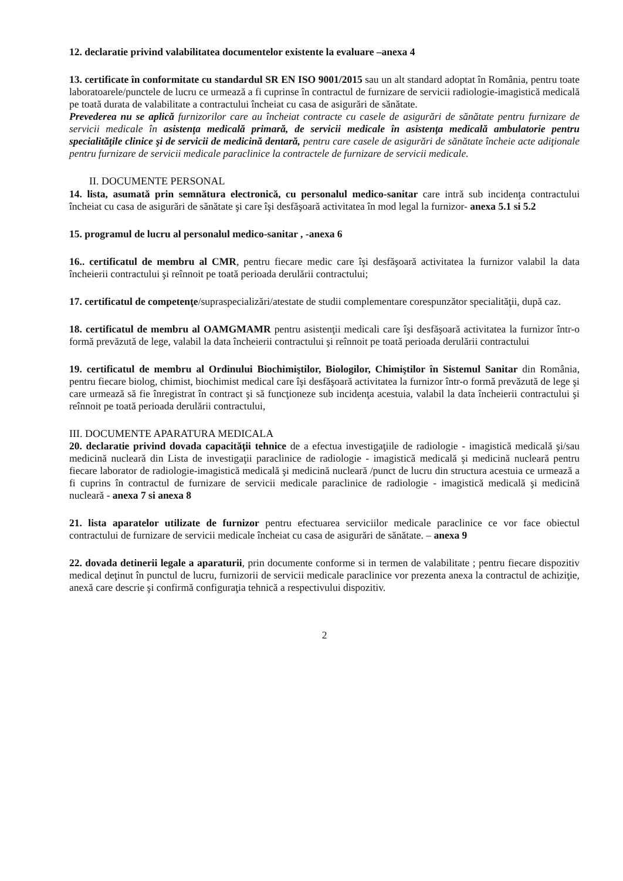12. declaratie privind valabilitatea documentelor existente la evaluare –anexa 4
13. certificate în conformitate cu standardul SR EN ISO 9001/2015 sau un alt standard adoptat în România, pentru toate laboratoarele/punctele de lucru ce urmează a fi cuprinse în contractul de furnizare de servicii radiologie-imagistică medicală pe toată durata de valabilitate a contractului încheiat cu casa de asigurări de sănătate.
Prevederea nu se aplică furnizorilor care au încheiat contracte cu casele de asigurări de sănătate pentru furnizare de servicii medicale în asistenţa medicală primară, de servicii medicale în asistenţa medicală ambulatorie pentru specialităţile clinice şi de servicii de medicină dentară, pentru care casele de asigurări de sănătate încheie acte adiţionale pentru furnizare de servicii medicale paraclinice la contractele de furnizare de servicii medicale.
II. DOCUMENTE PERSONAL
14. lista, asumată prin semnătura electronică, cu personalul medico-sanitar care intră sub incidenţa contractului încheiat cu casa de asigurări de sănătate şi care îşi desfăşoară activitatea în mod legal la furnizor- anexa 5.1 si 5.2
15. programul de lucru al personalul medico-sanitar , -anexa 6
16.. certificatul de membru al CMR, pentru fiecare medic care îşi desfăşoară activitatea la furnizor valabil la data încheierii contractului şi reînnoit pe toată perioada derulării contractului;
17. certificatul de competenţe/supraspecializări/atestate de studii complementare corespunzător specialităţii, după caz.
18. certificatul de membru al OAMGMAMR pentru asistenţii medicali care îşi desfăşoară activitatea la furnizor într-o formă prevăzută de lege, valabil la data încheierii contractului şi reînnoit pe toată perioada derulării contractului
19. certificatul de membru al Ordinului Biochimiştilor, Biologilor, Chimiştilor în Sistemul Sanitar din România, pentru fiecare biolog, chimist, biochimist medical care îşi desfăşoară activitatea la furnizor într-o formă prevăzută de lege şi care urmează să fie înregistrat în contract şi să funcţioneze sub incidenţa acestuia, valabil la data încheierii contractului şi reînnoit pe toată perioada derulării contractului,
III. DOCUMENTE APARATURA MEDICALA
20. declaratie privind dovada capacităţii tehnice de a efectua investigaţiile de radiologie - imagistică medicală şi/sau medicină nucleară din Lista de investigaţii paraclinice de radiologie - imagistică medicală şi medicină nucleară pentru fiecare laborator de radiologie-imagistică medicală şi medicină nucleară /punct de lucru din structura acestuia ce urmează a fi cuprins în contractul de furnizare de servicii medicale paraclinice de radiologie - imagistică medicală şi medicină nucleară - anexa 7 si anexa 8
21. lista aparatelor utilizate de furnizor pentru efectuarea serviciilor medicale paraclinice ce vor face obiectul contractului de furnizare de servicii medicale încheiat cu casa de asigurări de sănătate. – anexa 9
22. dovada detinerii legale a aparaturii, prin documente conforme si in termen de valabilitate ; pentru fiecare dispozitiv medical deţinut în punctul de lucru, furnizorii de servicii medicale paraclinice vor prezenta anexa la contractul de achiziţie, anexă care descrie şi confirmă configuraţia tehnică a respectivului dispozitiv.
2